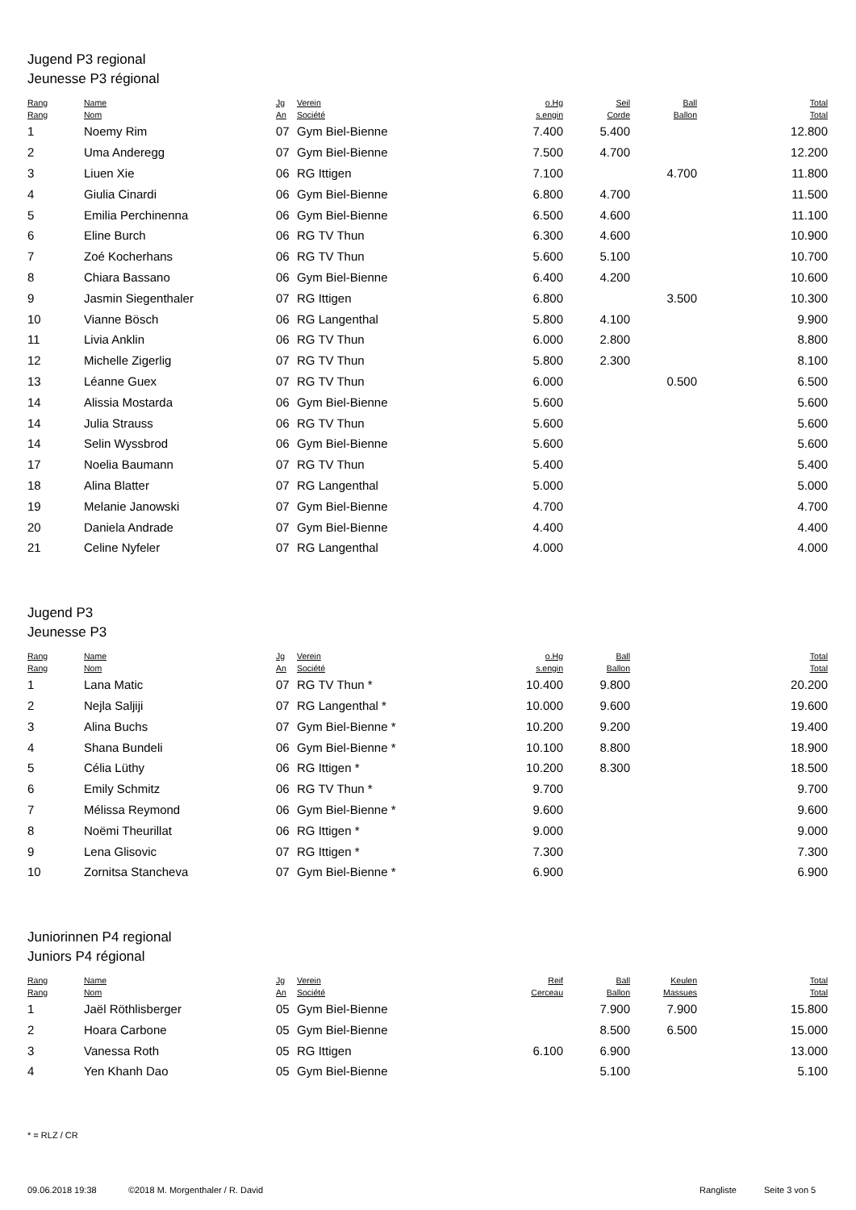Jugend P3 regional
Jeunesse P3 régional
| Rang Rang | Name Nom | Jg An | Verein Société | o.Hg s.engin | Seil Corde | Ball Ballon | Total Total |
| --- | --- | --- | --- | --- | --- | --- | --- |
| 1 | Noemy Rim | 07 | Gym Biel-Bienne | 7.400 | 5.400 | | 12.800 |
| 2 | Uma Anderegg | 07 | Gym Biel-Bienne | 7.500 | 4.700 | | 12.200 |
| 3 | Liuen Xie | 06 | RG Ittigen | 7.100 | | 4.700 | 11.800 |
| 4 | Giulia Cinardi | 06 | Gym Biel-Bienne | 6.800 | 4.700 | | 11.500 |
| 5 | Emilia Perchinenna | 06 | Gym Biel-Bienne | 6.500 | 4.600 | | 11.100 |
| 6 | Eline Burch | 06 | RG TV Thun | 6.300 | 4.600 | | 10.900 |
| 7 | Zoé Kocherhans | 06 | RG TV Thun | 5.600 | 5.100 | | 10.700 |
| 8 | Chiara Bassano | 06 | Gym Biel-Bienne | 6.400 | 4.200 | | 10.600 |
| 9 | Jasmin Siegenthaler | 07 | RG Ittigen | 6.800 | | 3.500 | 10.300 |
| 10 | Vianne Bösch | 06 | RG Langenthal | 5.800 | 4.100 | | 9.900 |
| 11 | Livia Anklin | 06 | RG TV Thun | 6.000 | 2.800 | | 8.800 |
| 12 | Michelle Zigerlig | 07 | RG TV Thun | 5.800 | 2.300 | | 8.100 |
| 13 | Léanne Guex | 07 | RG TV Thun | 6.000 | | 0.500 | 6.500 |
| 14 | Alissia Mostarda | 06 | Gym Biel-Bienne | 5.600 | | | 5.600 |
| 14 | Julia Strauss | 06 | RG TV Thun | 5.600 | | | 5.600 |
| 14 | Selin Wyssbrod | 06 | Gym Biel-Bienne | 5.600 | | | 5.600 |
| 17 | Noelia Baumann | 07 | RG TV Thun | 5.400 | | | 5.400 |
| 18 | Alina Blatter | 07 | RG Langenthal | 5.000 | | | 5.000 |
| 19 | Melanie Janowski | 07 | Gym Biel-Bienne | 4.700 | | | 4.700 |
| 20 | Daniela Andrade | 07 | Gym Biel-Bienne | 4.400 | | | 4.400 |
| 21 | Celine Nyfeler | 07 | RG Langenthal | 4.000 | | | 4.000 |
Jugend P3
Jeunesse P3
| Rang Rang | Name Nom | Jg An | Verein Société | o.Hg s.engin | Ball Ballon | | Total Total |
| --- | --- | --- | --- | --- | --- | --- | --- |
| 1 | Lana Matic | 07 | RG TV Thun * | 10.400 | 9.800 | | 20.200 |
| 2 | Nejla Saljiji | 07 | RG Langenthal * | 10.000 | 9.600 | | 19.600 |
| 3 | Alina Buchs | 07 | Gym Biel-Bienne * | 10.200 | 9.200 | | 19.400 |
| 4 | Shana Bundeli | 06 | Gym Biel-Bienne * | 10.100 | 8.800 | | 18.900 |
| 5 | Célia Lüthy | 06 | RG Ittigen * | 10.200 | 8.300 | | 18.500 |
| 6 | Emily Schmitz | 06 | RG TV Thun * | 9.700 | | | 9.700 |
| 7 | Mélissa Reymond | 06 | Gym Biel-Bienne * | 9.600 | | | 9.600 |
| 8 | Noëmi Theurillat | 06 | RG Ittigen * | 9.000 | | | 9.000 |
| 9 | Lena Glisovic | 07 | RG Ittigen * | 7.300 | | | 7.300 |
| 10 | Zornitsa Stancheva | 07 | Gym Biel-Bienne * | 6.900 | | | 6.900 |
Juniorinnen P4 regional
Juniors P4 régional
| Rang Rang | Name Nom | Jg An | Verein Société | Reif Cerceau | Ball Ballon | Keulen Massues | Total Total |
| --- | --- | --- | --- | --- | --- | --- | --- |
| 1 | Jaël Röthlisberger | 05 | Gym Biel-Bienne | | 7.900 | 7.900 | 15.800 |
| 2 | Hoara Carbone | 05 | Gym Biel-Bienne | | 8.500 | 6.500 | 15.000 |
| 3 | Vanessa Roth | 05 | RG Ittigen | 6.100 | 6.900 | | 13.000 |
| 4 | Yen Khanh Dao | 05 | Gym Biel-Bienne | | 5.100 | | 5.100 |
* = RLZ / CR
09.06.2018 19:38 ©2018 M. Morgenthaler / R. David Rangliste Seite 3 von 5